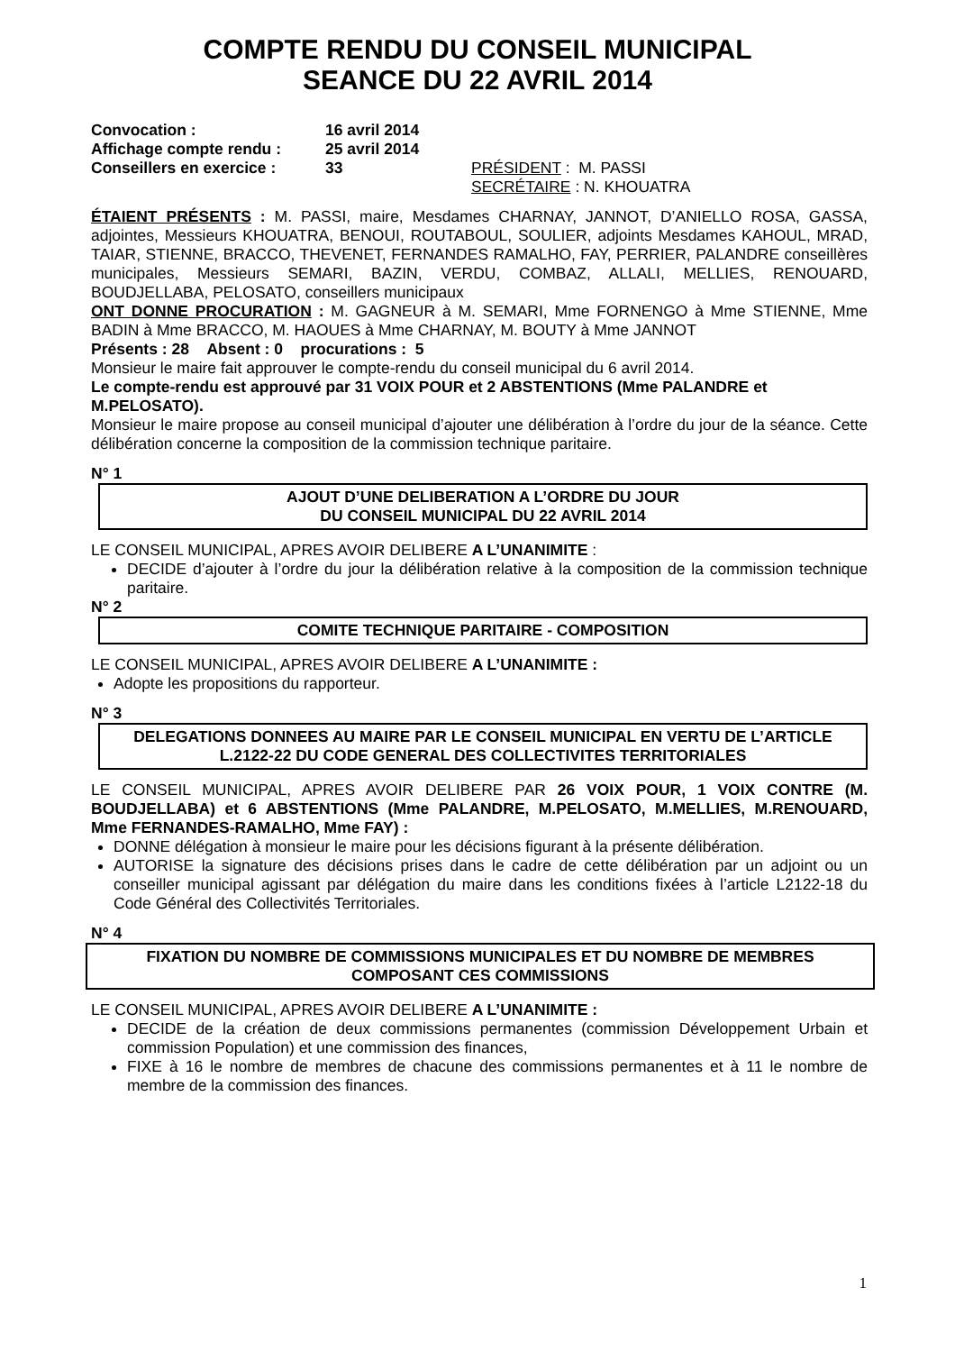COMPTE RENDU DU CONSEIL MUNICIPAL
SEANCE DU 22 AVRIL 2014
| Convocation : | 16 avril 2014 | |
| Affichage compte rendu : | 25 avril 2014 | |
| Conseillers en exercice : | 33 | PRÉSIDENT : M. PASSI SECRÉTAIRE : N. KHOUATRA |
ÉTAIENT PRÉSENTS : M. PASSI, maire, Mesdames CHARNAY, JANNOT, D’ANIELLO ROSA, GASSA, adjointes, Messieurs KHOUATRA, BENOUI, ROUTABOUL, SOULIER, adjoints Mesdames KAHOUL, MRAD, TAIAR, STIENNE, BRACCO, THEVENET, FERNANDES RAMALHO, FAY, PERRIER, PALANDRE conseillères municipales, Messieurs SEMARI, BAZIN, VERDU, COMBAZ, ALLALI, MELLIES, RENOUARD, BOUDJELLABA, PELOSATO, conseillers municipaux
ONT DONNE PROCURATION : M. GAGNEUR à M. SEMARI, Mme FORNENGO à Mme STIENNE, Mme BADIN à Mme BRACCO, M. HAOUES à Mme CHARNAY, M. BOUTY à Mme JANNOT
Présents : 28 Absent : 0 procurations : 5
Monsieur le maire fait approuver le compte-rendu du conseil municipal du 6 avril 2014.
Le compte-rendu est approuvé par 31 VOIX POUR et 2 ABSTENTIONS (Mme PALANDRE et M.PELOSATO).
Monsieur le maire propose au conseil municipal d’ajouter une délibération à l’ordre du jour de la séance. Cette délibération concerne la composition de la commission technique paritaire.
N° 1
AJOUT D’UNE DELIBERATION A L’ORDRE DU JOUR
DU CONSEIL MUNICIPAL DU 22 AVRIL 2014
LE CONSEIL MUNICIPAL, APRES AVOIR DELIBERE A L’UNANIMITE :
DECIDE d’ajouter à l’ordre du jour la délibération relative à la composition de la commission technique paritaire.
N° 2
COMITE TECHNIQUE PARITAIRE - COMPOSITION
LE CONSEIL MUNICIPAL, APRES AVOIR DELIBERE A L’UNANIMITE :
Adopte les propositions du rapporteur.
N° 3
DELEGATIONS DONNEES AU MAIRE PAR LE CONSEIL MUNICIPAL EN VERTU DE L’ARTICLE L.2122-22 DU CODE GENERAL DES COLLECTIVITES TERRITORIALES
LE CONSEIL MUNICIPAL, APRES AVOIR DELIBERE PAR 26 VOIX POUR, 1 VOIX CONTRE (M. BOUDJELLABA) et 6 ABSTENTIONS (Mme PALANDRE, M.PELOSATO, M.MELLIES, M.RENOUARD, Mme FERNANDES-RAMALHO, Mme FAY) :
DONNE délégation à monsieur le maire pour les décisions figurant à la présente délibération.
AUTORISE la signature des décisions prises dans le cadre de cette délibération par un adjoint ou un conseiller municipal agissant par délégation du maire dans les conditions fixées à l’article L2122-18 du Code Général des Collectivités Territoriales.
N° 4
FIXATION DU NOMBRE DE COMMISSIONS MUNICIPALES ET DU NOMBRE DE MEMBRES COMPOSANT CES COMMISSIONS
LE CONSEIL MUNICIPAL, APRES AVOIR DELIBERE A L’UNANIMITE :
DECIDE de la création de deux commissions permanentes (commission Développement Urbain et commission Population) et une commission des finances,
FIXE à 16 le nombre de membres de chacune des commissions permanentes et à 11 le nombre de membre de la commission des finances.
1